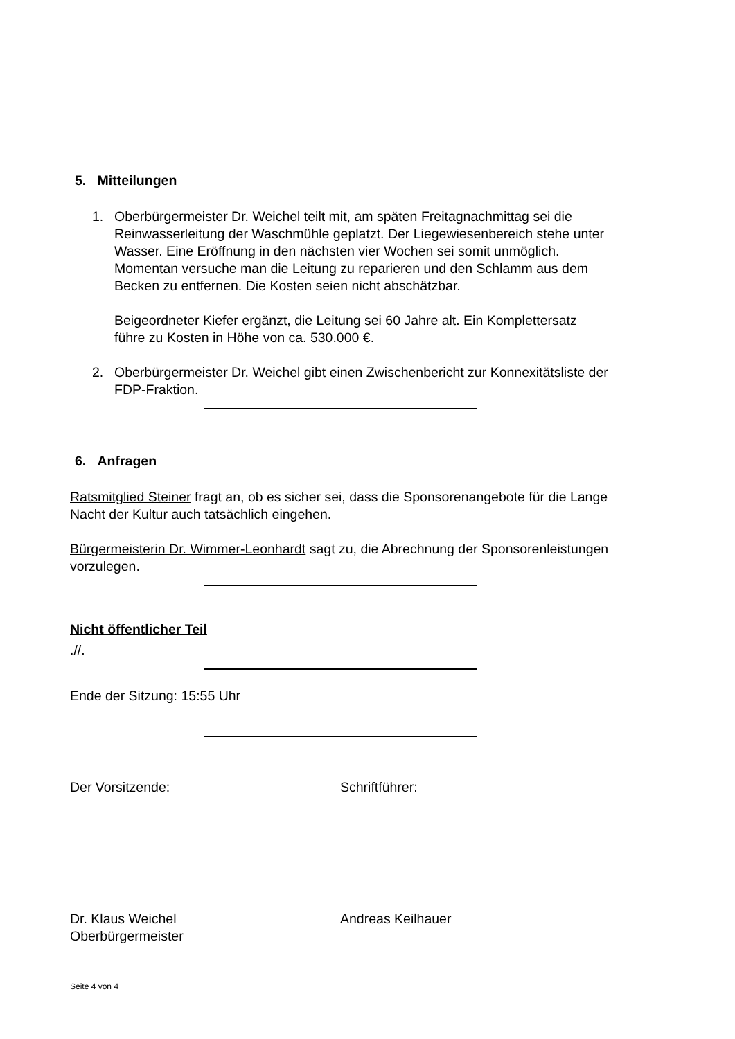5. Mitteilungen
1. Oberbürgermeister Dr. Weichel teilt mit, am späten Freitagnachmittag sei die Reinwasserleitung der Waschmühle geplatzt. Der Liegewiesenbereich stehe unter Wasser. Eine Eröffnung in den nächsten vier Wochen sei somit unmöglich. Momentan versuche man die Leitung zu reparieren und den Schlamm aus dem Becken zu entfernen. Die Kosten seien nicht abschätzbar.
Beigeordneter Kiefer ergänzt, die Leitung sei 60 Jahre alt. Ein Komplettersatz führe zu Kosten in Höhe von ca. 530.000 €.
2. Oberbürgermeister Dr. Weichel gibt einen Zwischenbericht zur Konnexitätsliste der FDP-Fraktion.
6. Anfragen
Ratsmitglied Steiner fragt an, ob es sicher sei, dass die Sponsorenangebote für die Lange Nacht der Kultur auch tatsächlich eingehen.
Bürgermeisterin Dr. Wimmer-Leonhardt sagt zu, die Abrechnung der Sponsorenleistungen vorzulegen.
Nicht öffentlicher Teil
.//.
Ende der Sitzung: 15:55 Uhr
Der Vorsitzende: Schriftführer:
Dr. Klaus Weichel
Oberbürgermeister
Andreas Keilhauer
Seite 4 von 4